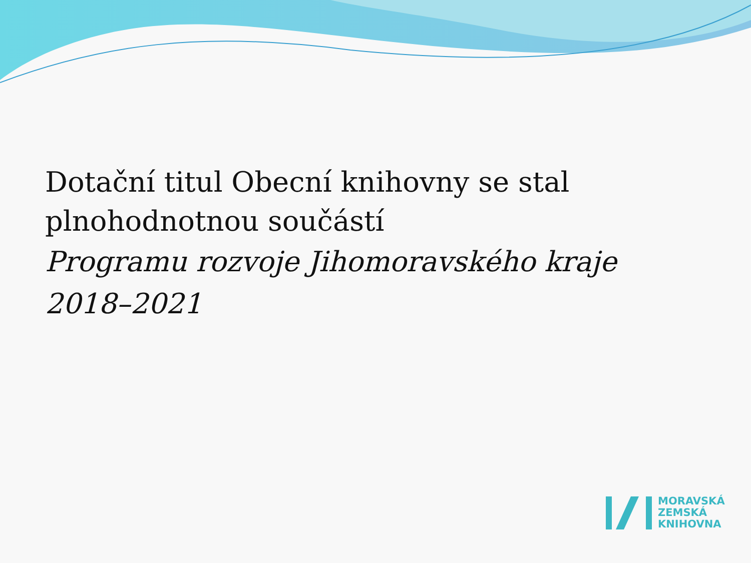Dotační titul Obecní knihovny se stal plnohodnotnou součástí
Programu rozvoje Jihomoravského kraje 2018–2021
MORAVSKÁ
ZEMSKÁ
KNIHOVNA